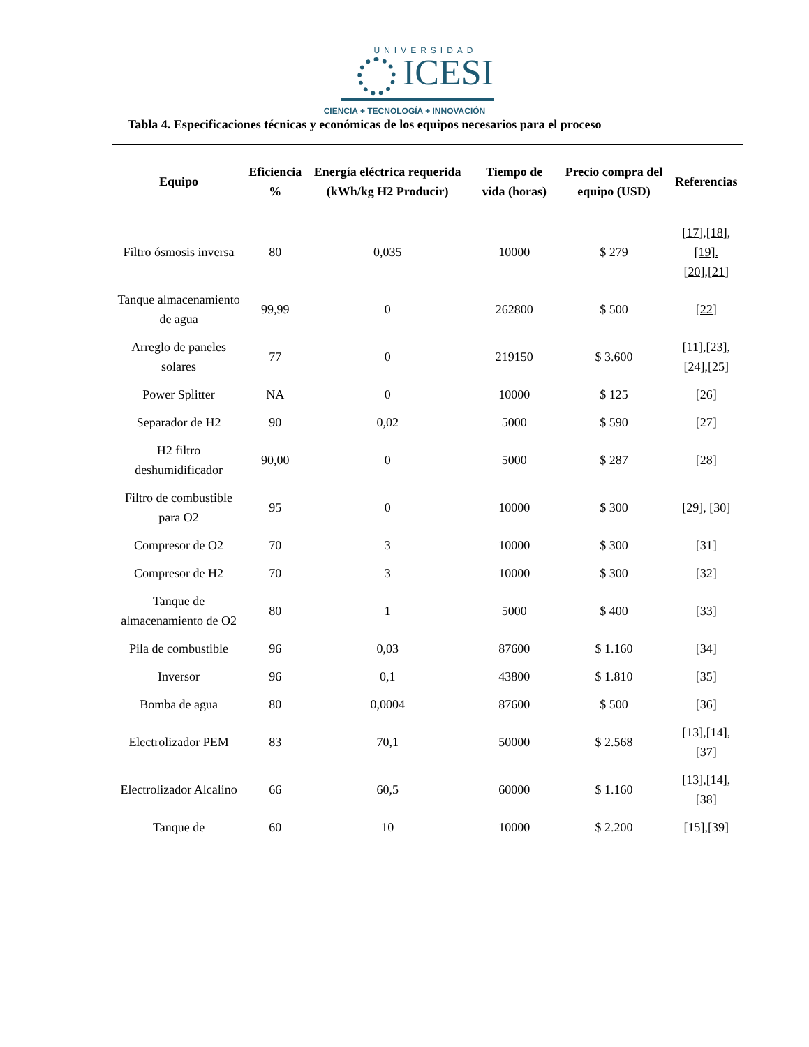UNIVERSIDAD
ICESI
CIENCIA + TECNOLOGÍA + INNOVACIÓN
Tabla 4. Especificaciones técnicas y económicas de los equipos necesarios para el proceso
| Equipo | Eficiencia % | Energía eléctrica requerida (kWh/kg H2 Producir) | Tiempo de vida (horas) | Precio compra del equipo (USD) | Referencias |
| --- | --- | --- | --- | --- | --- |
| Filtro ósmosis inversa | 80 | 0,035 | 10000 | $ 279 | [17],[18],[19]. [20],[21] |
| Tanque almacenamiento de agua | 99,99 | 0 | 262800 | $ 500 | [22] |
| Arreglo de paneles solares | 77 | 0 | 219150 | $ 3.600 | [11],[23], [24],[25] |
| Power Splitter | NA | 0 | 10000 | $ 125 | [26] |
| Separador de H2 | 90 | 0,02 | 5000 | $ 590 | [27] |
| H2 filtro deshumidificador | 90,00 | 0 | 5000 | $ 287 | [28] |
| Filtro de combustible para O2 | 95 | 0 | 10000 | $ 300 | [29], [30] |
| Compresor de O2 | 70 | 3 | 10000 | $ 300 | [31] |
| Compresor de H2 | 70 | 3 | 10000 | $ 300 | [32] |
| Tanque de almacenamiento de O2 | 80 | 1 | 5000 | $ 400 | [33] |
| Pila de combustible | 96 | 0,03 | 87600 | $ 1.160 | [34] |
| Inversor | 96 | 0,1 | 43800 | $ 1.810 | [35] |
| Bomba de agua | 80 | 0,0004 | 87600 | $ 500 | [36] |
| Electrolizador PEM | 83 | 70,1 | 50000 | $ 2.568 | [13],[14],[37] |
| Electrolizador Alcalino | 66 | 60,5 | 60000 | $ 1.160 | [13],[14],[38] |
| Tanque de | 60 | 10 | 10000 | $ 2.200 | [15],[39] |